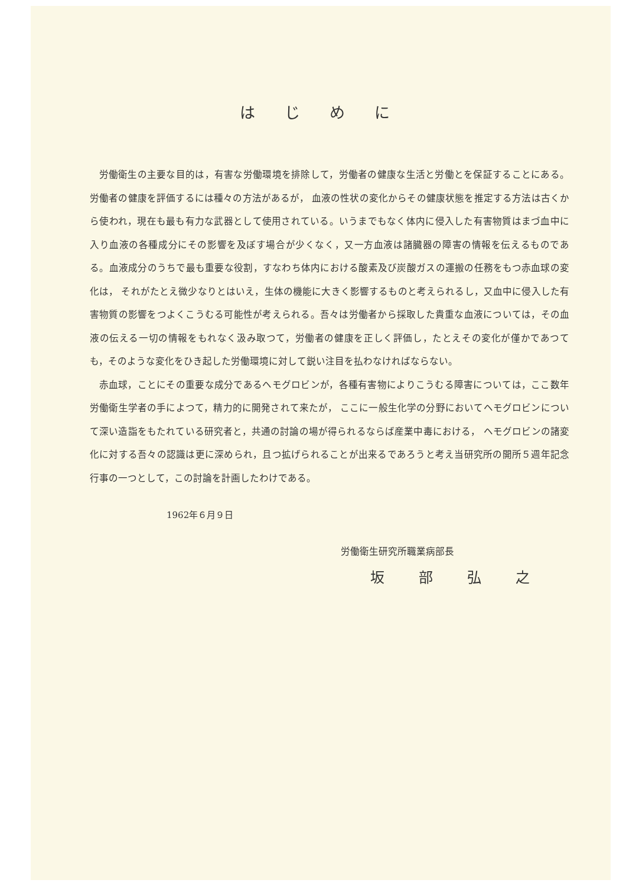はじめに
労働衛生の主要な目的は，有害な労働環境を排除して，労働者の健康な生活と労働とを保証することにある。労働者の健康を評価するには種々の方法があるが， 血液の性状の変化からその健康状態を推定する方法は古くから使われ，現在も最も有力な武器として使用されている。いうまでもなく体内に侵入した有害物質はまづ血中に入り血液の各種成分にその影響を及ぼす場合が少くなく，又一方血液は諸臓器の障害の情報を伝えるものである。血液成分のうちで最も重要な役割，すなわち体内における酸素及び炭酸ガスの運搬の任務をもつ赤血球の変化は， それがたとえ微少なりとはいえ，生体の機能に大きく影響するものと考えられるし，又血中に侵入した有害物質の影響をつよくこうむる可能性が考えられる。吾々は労働者から採取した貴重な血液については，その血液の伝える一切の情報をもれなく汲み取つて，労働者の健康を正しく評価し，たとえその変化が僅かであつても，そのような変化をひき起した労働環境に対して鋭い注目を払わなければならない。
赤血球，ことにその重要な成分であるヘモグロビンが，各種有害物によりこうむる障害については，ここ数年労働衛生学者の手によつて，精力的に開発されて来たが， ここに一般生化学の分野においてヘモグロビンについて深い造詣をもたれている研究者と，共通の討論の場が得られるならば産業中毒における， ヘモグロビンの諸変化に対する吾々の認識は更に深められ，且つ拡げられることが出来るであろうと考え当研究所の開所５週年記念行事の一つとして，この討論を計画したわけである。
1962年６月９日
労働衛生研究所職業病部長
坂部弘之